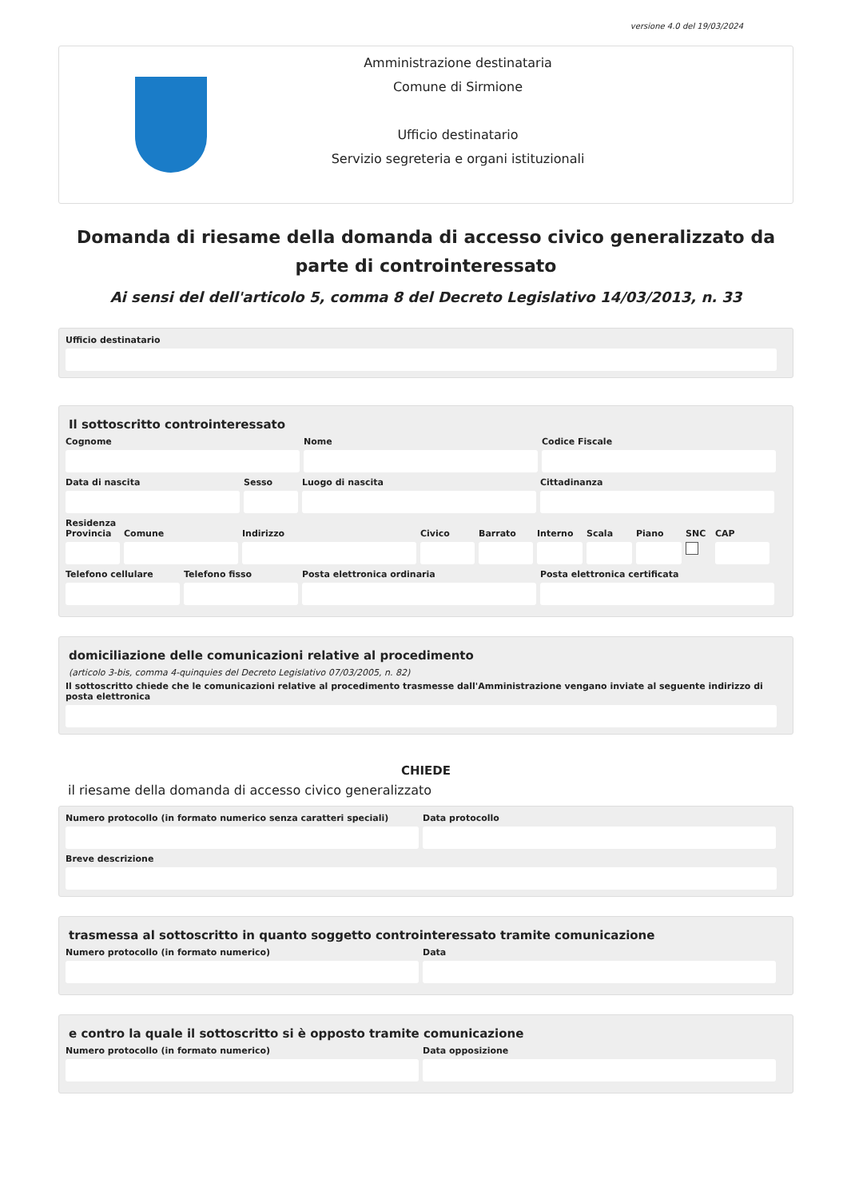versione 4.0 del 19/03/2024
Amministrazione destinataria
Comune di Sirmione
Ufficio destinatario
Servizio segreteria e organi istituzionali
Domanda di riesame della domanda di accesso civico generalizzato da parte di controinteressato
Ai sensi del dell'articolo 5, comma 8 del Decreto Legislativo 14/03/2013, n. 33
Ufficio destinatario
Il sottoscritto controinteressato
Cognome Nome Codice Fiscale
Data di nascita Sesso Luogo di nascita Cittadinanza
Residenza
Provincia Comune Indirizzo Civico Barrato Interno Scala Piano SNC CAP
Telefono cellulare Telefono fisso Posta elettronica ordinaria Posta elettronica certificata
domiciliazione delle comunicazioni relative al procedimento
(articolo 3-bis, comma 4-quinquies del Decreto Legislativo 07/03/2005, n. 82)
Il sottoscritto chiede che le comunicazioni relative al procedimento trasmesse dall'Amministrazione vengano inviate al seguente indirizzo di posta elettronica
CHIEDE
il riesame della domanda di accesso civico generalizzato
Numero protocollo (in formato numerico senza caratteri speciali) Data protocollo
Breve descrizione
trasmessa al sottoscritto in quanto soggetto controinteressato tramite comunicazione
Numero protocollo (in formato numerico) Data
e contro la quale il sottoscritto si è opposto tramite comunicazione
Numero protocollo (in formato numerico) Data opposizione